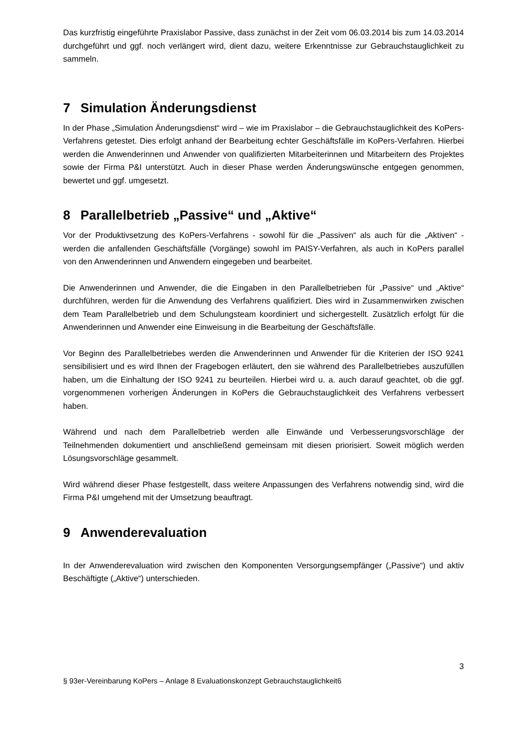Das kurzfristig eingeführte Praxislabor Passive, dass zunächst in der Zeit vom 06.03.2014 bis zum 14.03.2014 durchgeführt und ggf. noch verlängert wird, dient dazu, weitere Erkenntnisse zur Gebrauchstauglichkeit zu sammeln.
7 Simulation Änderungsdienst
In der Phase „Simulation Änderungsdienst“ wird – wie im Praxislabor – die Gebrauchstauglichkeit des KoPers-Verfahrens getestet. Dies erfolgt anhand der Bearbeitung echter Geschäftsfälle im KoPers-Verfahren. Hierbei werden die Anwenderinnen und Anwender von qualifizierten Mitarbeiterinnen und Mitarbeitern des Projektes sowie der Firma P&I unterstützt. Auch in dieser Phase werden Änderungswünsche entgegen genommen, bewertet und ggf. umgesetzt.
8 Parallelbetrieb „Passive“ und „Aktive“
Vor der Produktivsetzung des KoPers-Verfahrens - sowohl für die „Passiven“ als auch für die „Aktiven“ - werden die anfallenden Geschäftsfälle (Vorgänge) sowohl im PAISY-Verfahren, als auch in KoPers parallel von den Anwenderinnen und Anwendern eingegeben und bearbeitet.
Die Anwenderinnen und Anwender, die die Eingaben in den Parallelbetrieben für „Passive“ und „Aktive“ durchführen, werden für die Anwendung des Verfahrens qualifiziert. Dies wird in Zusammenwirken zwischen dem Team Parallelbetrieb und dem Schulungsteam koordiniert und sichergestellt. Zusätzlich erfolgt für die Anwenderinnen und Anwender eine Einweisung in die Bearbeitung der Geschäftsfälle.
Vor Beginn des Parallelbetriebes werden die Anwenderinnen und Anwender für die Kriterien der ISO 9241 sensibilisiert und es wird Ihnen der Fragebogen erläutert, den sie während des Parallelbetriebes auszufüllen haben, um die Einhaltung der ISO 9241 zu beurteilen. Hierbei wird u. a. auch darauf geachtet, ob die ggf. vorgenommenen vorherigen Änderungen in KoPers die Gebrauchstauglichkeit des Verfahrens verbessert haben.
Während und nach dem Parallelbetrieb werden alle Einwände und Verbesserungsvorschläge der Teilnehmenden dokumentiert und anschließend gemeinsam mit diesen priorisiert. Soweit möglich werden Lösungsvorschläge gesammelt.
Wird während dieser Phase festgestellt, dass weitere Anpassungen des Verfahrens notwendig sind, wird die Firma P&I umgehend mit der Umsetzung beauftragt.
9 Anwenderevaluation
In der Anwenderevaluation wird zwischen den Komponenten Versorgungsempfänger („Passive“) und aktiv Beschäftigte („Aktive“) unterschieden.
3
§ 93er-Vereinbarung KoPers – Anlage 8 Evaluationskonzept Gebrauchstauglichkeit6